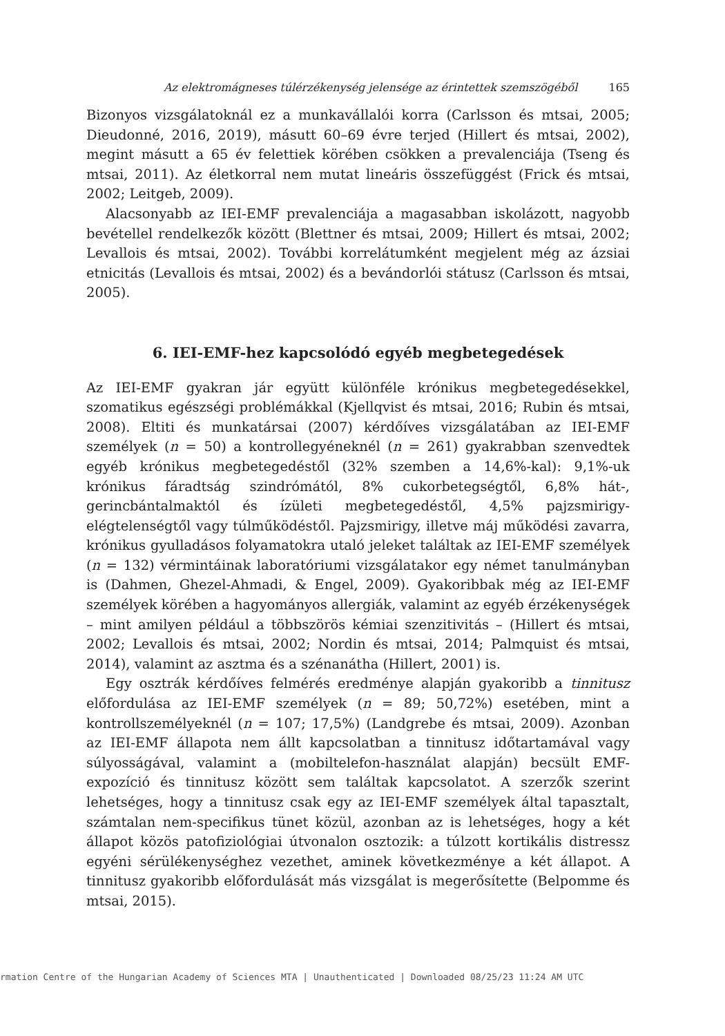Az elektromágneses túlérzékenység jelensége az érintettek szemszögéből 165
Bizonyos vizsgálatoknál ez a munkavállalói korra (Carlsson és mtsai, 2005; Dieudonné, 2016, 2019), másutt 60–69 évre terjed (Hillert és mtsai, 2002), megint másutt a 65 év felettiek körében csökken a prevalenciája (Tseng és mtsai, 2011). Az életkorral nem mutat lineáris összefüggést (Frick és mtsai, 2002; Leitgeb, 2009).
Alacsonyabb az IEI-EMF prevalenciája a magasabban iskolázott, nagyobb bevétellel rendelkezők között (Blettner és mtsai, 2009; Hillert és mtsai, 2002; Levallois és mtsai, 2002). További korrelátumként megjelent még az ázsiai etnicitás (Levallois és mtsai, 2002) és a bevándorlói státusz (Carlsson és mtsai, 2005).
6. IEI-EMF-hez kapcsolódó egyéb megbetegedések
Az IEI-EMF gyakran jár együtt különféle krónikus megbetegedésekkel, szomatikus egészségi problémákkal (Kjellqvist és mtsai, 2016; Rubin és mtsai, 2008). Eltiti és munkatársai (2007) kérdőíves vizsgálatában az IEI-EMF személyek (n = 50) a kontrollegyéneknél (n = 261) gyakrabban szenvedtek egyéb krónikus megbetegedéstől (32% szemben a 14,6%-kal): 9,1%-uk krónikus fáradtság szindrómától, 8% cukorbetegségtől, 6,8% hát-, gerincbántalmaktól és ízületi megbetegedéstől, 4,5% pajzsmirigy-elégtelenségtől vagy túlműködéstől. Pajzsmirigy, illetve máj működési zavarra, krónikus gyulladásos folyamatokra utaló jeleket találtak az IEI-EMF személyek (n = 132) vérmintáinak laboratóriumi vizsgálatakor egy német tanulmányban is (Dahmen, Ghezel-Ahmadi, & Engel, 2009). Gyakoribbak még az IEI-EMF személyek körében a hagyományos allergiák, valamint az egyéb érzékenységek – mint amilyen például a többszörös kémiai szenzitivitás – (Hillert és mtsai, 2002; Levallois és mtsai, 2002; Nordin és mtsai, 2014; Palmquist és mtsai, 2014), valamint az asztma és a szénanátha (Hillert, 2001) is.
Egy osztrák kérdőíves felmérés eredménye alapján gyakoribb a tinnitusz előfordulása az IEI-EMF személyek (n = 89; 50,72%) esetében, mint a kontrollszemélyeknél (n = 107; 17,5%) (Landgrebe és mtsai, 2009). Azonban az IEI-EMF állapota nem állt kapcsolatban a tinnitusz időtartamával vagy súlyosságával, valamint a (mobiltelefon-használat alapján) becsült EMF-expozíció és tinnitusz között sem találtak kapcsolatot. A szerzők szerint lehetséges, hogy a tinnitusz csak egy az IEI-EMF személyek által tapasztalt, számtalan nem-specifikus tünet közül, azonban az is lehetséges, hogy a két állapot közös patofiziológiai útvonalon osztozik: a túlzott kortikális distressz egyéni sérülékenységhez vezethet, aminek következménye a két állapot. A tinnitusz gyakoribb előfordulását más vizsgálat is megerősítette (Belpomme és mtsai, 2015).
rmation Centre of the Hungarian Academy of Sciences MTA | Unauthenticated | Downloaded 08/25/23 11:24 AM UTC